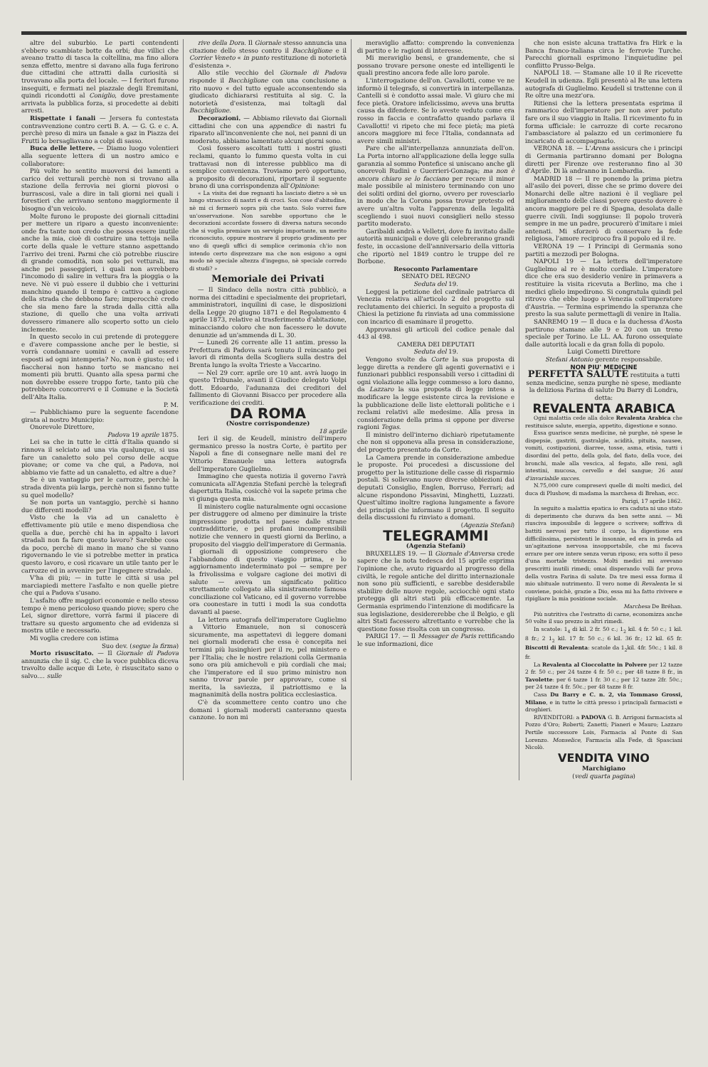altre del suburbio. Le parti contendenti s'ebbero scambiate botte da orbi; due villici che aveano tratto di tasca la coltellina, ma fino allora senza effetto, mentre si davano alla fuga ferirono due cittadini che attratti dalla curiosità si trovavano alla porta del locale. — I feritori furono inseguiti, e fermati nel piazzale degli Eremitani, quindi ricondotti al Coniglio, dove prestamente arrivata la pubblica forza, si procedette ai debiti arresti.
Rispettate i fanali — Jersera fu contestata contravvenzione contro certi B. A. — G. G. e c. A. perchè preso di mira un fanale a gaz in Piazza dei Frutti lo bersagliavano a colpi di sasso.
Buca delle lettere. — Diamo luogo volentieri alla seguente lettera di un nostro amico e collaboratore:
Più volte ho sentito muoversi dei lamenti a carico dei vetturali perchè non si trovano alla stazione della ferrovia nei giorni piovosi o burrascosi, vale a dire in tali giorni nei quali i forestieri che arrivano sentono maggiormente il bisogno d'un veicolo.
Molte furono le proposte dei giornali cittadini per mettere un riparo a questo inconveniente: onde fra tante non credo che possa essere inutile anche la mia, cioè di costruire una tettoja nella corte della quale le vetture stanno aspettando l'arrivo dei treni. Parmi che ciò potrebbe riuscire di grande comodità, non solo pei vetturali, ma anche pei passeggieri, i quali non avrebbero l'incomodo di salire in vettura fra la pioggia o la neve. Nè vi può essere il dubbio che i vetturini manchino quando il tempo è cattivo a cagione della strada che debbono fare; imperocchè credo che sia meno fare la strada dalla città alla stazione, di quello che una volta arrivati dovessero rimanere allo scoperto sotto un cielo inclemente.
In questo secolo in cui pretende di proteggere e d'avere compassione anche per le bestie, si vorrà condannare uomini e cavalli ad essere esposti ad ogni intemperia? No, non è giusto; ed i fiaccherai non hanno torto se mancano nei momenti più brutti. Quanto alla spesa parmi che non dovrebbe essere troppo forte, tanto più che potrebbero concorrervi e il Comune e la Società dell'Alta Italia.
P. M.
— Pubblichiamo pure la seguente facendone girata al nostro Municipio:
Onorevole Direttore,
Padova 19 aprile 1875.
Lei sa che in tutte le città d'Italia quando si rinnova il selciato ad una via qualunque, si usa fare un canaletto solo pel corso delle acque piovane; or come va che qui, a Padova, noi abbiamo vie fatte ad un canaletto, ed altre a due?
Se è un vantaggio per le carrozze, perchè la strada diventa più larga, perchè non si fanno tutte su quel modello?
Se non porta un vantaggio, perchè si hanno due differenti modelli?
Visto che la via ad un canaletto è effettivamente più utile e meno dispendiosa che quella a due, perchè chi ha in appalto i lavori stradali non fa fare questo lavoro? Sarebbe cosa da poco, perchè di mano in mano che si vanno rigovernando le vie si potrebbe metter in pratica questo lavoro, e così ricavare un utile tanto per le carrozze ed in avvenire per l'ingegnere stradale.
V'ha di più; — in tutte le città si usa pel marciapiedi mettere l'asfalto e non quelle pietre che qui a Padova s'usano.
L'asfalto offre maggiori economie e nello stesso tempo è meno pericoloso quando piove; spero che Lei, signor direttore, vorrà farmi il piacere di trattare su questo argomento che ad evidenza si mostra utile e necessario.
Mi voglia credere con istima
Suo dev. (segue la firma)
Morto risuscitato. — Il Giornale di Padova annunzia che il sig. C. che la voce pubblica diceva travolto dalle acque di Lete, è risuscitato sano o salvo.... sulle
rive della Dora. Il Giornale stesso annuncia una citazione dello stesso contro il Bacchiglione e il Corrier Veneto « in punto restituzione di notorietà d'esistenza ».
Allo stile vecchio del Giornale di Padova risponde il Bacchiglione con una conclusione a rito nuovo « del tutto eguale acconsentendo sia giudicato dichiararsi restituita al sig. C. la notorietà d'esistenza, mai toltagli dal Bacchiglione.
Decorazioni. — Abbiamo rilevato dai Giornali cittadini che con una appendice di nastri fu riparato all'inconveniente che noi, nei panni di un moderato, abbiamo lamentato alcuni giorni sono.
Così fossero ascoltati tutti i nostri giusti reclami, quanto lo fummo questa volta in cui trattavasi non di interesse pubblico ma di semplice convenienza. Troviamo però opportuno, a proposito di decorazioni, riportare il seguente brano di una corrispondenza all'Opinione:
« La visita dei due regnanti ha lasciato dietro a sè un lungo strascico di nastri e di croci. Son cose d'abitudine, nè mi ci fermerò sopra più che tanto. Solo vorrei fare un'osservazione. Non sarebbe opportuno che le decorazioni accordate fossero di diversa natura secondo che si voglia premiare un servigio importante, un merito riconosciuto, oppure mostrare il proprio gradimento per uno di quegli uffici di semplice cerimonia ch'io non intendo certo disprezzare ma che non esigono a ogni modo nè speciale altezza d'ingegno, nè speciale corredo di studi? »
Memoriale dei Privati
— Il Sindaco della nostra città pubblicò, a norma dei cittadini e specialmente dei proprietari, amministratori, inquilini di case, le disposizioni della Legge 20 giugno 1871 e del Regolamento 4 aprile 1873, relative al trasferimento d'abitazione, minacciando coloro che non facessero le dovute denunzie ad un'ammenda di L. 30.
— Lunedì 26 corrente alle 11 antim. presso la Prefettura di Padova sarà tenuto il reincanto pei lavori di rimonta della Scogliera sulla destra del Brenta lungo la svolta Trieste a Vaccarino.
— Nel 29 corr. aprile ore 10 ant. avrà luogo in questo Tribunale, avanti il Giudice delegato Volpi dott. Edoardo, l'adunanza dei creditori del fallimento di Giovanni Bisacco per procedere alla verificazione dei crediti.
DA ROMA
(Nostre corrispondenze)
18 aprile
Ieri il sig. de Keudell, ministro dell'impero germanico presso la nostra Corte, è partito per Napoli a fine di consegnare nelle mani del re Vittorio Emanuele una lettera autografa dell'imperatore Guglielmo.
Immagino che questa notizia il governo l'avrà comunicata all'Agenzia Stefani perchè la telegrafi dapertutta Italia, cosicchè voi la sapete prima che vi giunga questa mia.
Il ministero coglie naturalmente ogni occasione per distruggere od almeno per diminuire la triste impressione prodotta nel paese dalle strane contraddittorie, e pei profani incomprensibili notizie che vennero in questi giorni da Berlino, a proposito del viaggio dell'imperatore di Germania. I giornali di opposizione compresero che l'abbandono di questo viaggio prima, e lo aggiornamento indeterminato poi — sempre per la frivolissima e volgare cagione dei motivi di salute — aveva un significato politico strettamente collegato alla sinistramente famosa conciliazione col Vaticano, ed il governo vorrebbe ora coonestare in tutti i modi la sua condotta davanti al paese.
La lettera autografa dell'imperatore Guglielmo a Vittorio Emanuele, non si conoscerà sicuramente, ma aspettatevi di leggere domani nei giornali moderati che essa è concepita nei termini più lusinghieri per il re, pel ministero e per l'Italia; che le nostre relazioni colla Germania sono ora più amichevoli e più cordiali che mai; che l'imperatore ed il suo primo ministro non sanno trovar parole per approvare, come si merita, la saviezza, il patriottismo e la magnanimità della nostra politica ecclesiastica.
C'è da scommettere cento contro uno che domani i giornali moderati canteranno questa canzone. Io non mi
meraviglio affatto: comprendo la convenienza di partito e le ragioni di interesse.
Mi meraviglio bensì, e grandemente, che si possano trovare persone oneste ed intelligenti le quali prestino ancora fede alle loro parole.
L'interrogazione dell'on. Cavallotti, come ve ne informò il telegrafo, si convertirà in interpellanza. Cantelli si è condotto assai male. Vi giuro che mi fece pietà. Oratore infelicissimo, aveva una brutta causa da difendere. Se lo aveste veduto come era rosso in faccia e contrafatto quando parlava il Cavallotti! vi ripeto che mi fece pietà; ma pietà ancora maggiore mi fece l'Italia, condannata ad avere simili ministri.
Pare che all'interpellanza annunziata dell'on. La Porta intorno all'applicazione della legge sulla garanzia al sommo Pontefice si uniscano anche gli onorevoli Rudinì e Guerrieri-Gonzaga; ma non è ancora chiaro se lo facciano per recare il minor male possibile al ministero terminando con uno dei soliti ordini del giorno, ovvero per rovesciarlo in modo che la Corona possa trovar pretesto ed avere un'altra volta l'apparenza della legalità scegliendo i suoi nuovi consiglieri nello stesso partito moderato.
Garibaldi andrà a Velletri, dove fu invitato dalle autorità municipali e dove gli celebreranno grandi feste, in occasione dell'anniversario della vittoria che riportò nel 1849 contro le truppe del re Borbone.
Resoconto Parlamentare
SENATO DEL REGNO
Seduta del 19.
Leggesi la petizione del cardinale patriarca di Venezia relativa all'articolo 2 del progetto sul reclutamento dei chierici. In seguito a proposta di Chiesi la petizione fu rinviata ad una commissione con incarico di esaminare il progetto.
Approvansi gli articoli del codice penale dal 443 al 498.
CAMERA DEI DEPUTATI
Seduta del 19.
Vengono svolte da Corte la sua proposta di legge diretta a rendere gli agenti governativi e i funzionari pubblici responsabili verso i cittadini di ogni violazione alla legge commesso a loro danno, da Lazzaro la sua proposta di legge intesa a modificare la legge esistente circa la revisione e la pubblicazione delle liste elettorali politiche e i reclami relativi alle medesime. Alla presa in considerazione della prima si oppone per diverse ragioni Tegas.
Il ministro dell'interno dichiarò ripetutamente che non si opponeva alla presa in considerazione, del progetto presentato da Corte.
La Camera prende in considerazione ambedue le proposte. Poi procedesi a discussione del progetto per la istituzione delle casse di risparmio postali. Si sollevano nuove diverse obbiezioni dai deputati Consiglio, Englen, Borruso, Ferrari; ad alcune rispondono Pissavini, Minghetti, Luzzati. Quest'ultimo inoltre ragiona lungamente a favore dei principii che informano il progetto. Il seguito della discussioni fu rinviato a domani.
(Agenzia Stefani)
TELEGRAMMI
(Agenzia Stefani)
BRUXELLES 19. — Il Giornale d'Anversa crede sapere che la nota tedesca del 15 aprile esprima l'opinione che, avuto riguardo al progresso della civiltà, le regole antiche del diritto internazionale non sono più sufficienti, e sarebbe desiderabile stabilire delle nuove regole, acciocchè ogni stato protegga gli altri stati più efficacemente. La Germania esprimendo l'intenzione di modificare la sua legislazione, desidererebbe che il Belgio, e gli altri Stati facessero altrettanto e vorrebbe che la questione fosse risolta con un congresso.
PARIGI 17. — Il Messager de Paris rettificando le sue informazioni, dice
che non esiste alcuna trattativa fra Hirk e la Banca franco-italiana circa le ferrovie Turche. Parecchi giornali esprimono l'inquietudine pel conflitto Prusso-Belga.
NAPOLI 18. — Stamane alle 10 il Re ricevette Keudell in udienza. Egli presentò al Re una lettera autografa di Guglielmo. Keudell si trattenne con il Re oltre una mezz'ora.
Ritiensi che la lettera presentata esprima il rammarico dell'imperatore per non aver potuto fare ora il suo viaggio in Italia. Il ricevimento fu in forma ufficiale: le carrozze di corte recarono l'ambasciatore al palazzo ed un cerimoniere fu incaricato di accompagnarlo.
VERONA 18. — L'Arena assicura che i principi di Germania partiranno domani per Bologna diretti per Firenze ove resteranno fino al 30 d'Aprile. Di là andranno in Lombardia.
MADRID 18 — Il re ponendo la prima pietra all'asilo dei poveri, disse che se primo dovere dei Monarchi delle altre nazioni è il vegliare pel miglioramento delle classi povere questo dovere è ancora maggiore pel re di Spagna, desolata dalle guerre civili. Indi soggiunse: Il popolo troverà sempre in me un padre, procurerò d'imitare i miei antenati. Mi sforzerò di conservare la fede religiosa, l'amore reciproco fra il popolo ed il re.
VERONA 19 — I Principi di Germania sono partiti a mezzodì per Bologna.
NAPOLI 19 — La lettera dell'imperatore Guglielmo al re è molto cordiale. L'imperatore dice che era suo desiderio venire in primavera a restituire la visita ricevuta a Berlino, ma che i medici glielo impedirono. Si congratula quindi pel ritrovo che ebbe luogo a Venezia coll'imperatore d'Austria. — Termina esprimendo la speranza che presto la sua salute permettagli di venire in Italia.
SANREMO 19 — Il duca e la duchessa d'Aosta partirono stamane alle 9 e 20 con un treno speciale per Torino. Le LL. AA. furono ossequiate dalle autorità locali e da gran folla di popolo.
Luigi Cometti Direttore
Stefani Antonio gerente responsabile.
NON PIU' MEDICINE
PERFETTA SALUTE restituita a tutti senza medicine, senza purghe nè spese, mediante la deliziosa Farina di salute Du Barry di Londra, detta:
REVALENTA ARABICA
Ogni malattia cede alla dolce Revalenta Arabica che restituisce salute, energia, appetito, digestione e sonno.
Essa guarisce senza medicine, nè purghe, nè spese le dispepsie, gastriti, gastralgie, acidità, pituita, nausee, vomiti, costipazioni, diarree, tosse, asma, etisia, tutti i disordini del petto, della gola, del fiato, della voce, dei bronchi, male alla vescica, al fegato, alle reni, agli intestini, mucosa, cervello e del sangue; 26 anni d'invariabile succes.
N.75,000 cure compresevi quelle di molti medici, del duca di Plushow, di madama la marchesa di Brehan, ecc.
Parigi, 17 aprile 1862.
In seguito a malattia epatica io era caduta ni uno stato di deperimento che durava da ben sette anni. — Mi riusciva impossibile di leggere o scrivere; soffriva di battiti nervosi per tutto il corpo, la digestione era difficilissima, persistenti le insonnie, ed era in preda ad un'agitazione nervosa insopportabile, che mi faceva errare per ore intere senza verun riposo; era sotto il peso d'una mortale tristezza. Molti medici mi avevano prescritti inutili rimedi; omai disperando volli far prova della vostra Farina di salute. Da tre mesi essa forma il mio ubituale nutrimento. Il vero nome di Revalenta le si conviene, poichè, grazie a Dio, essa mi ha fatto rivivere e ripigliare la mia posizione sociale.
Marchesa De Bréhan.
Più nutritiva che l'estratto di carne, economizza anche 50 volte il suo prezzo in altri rimedi.
In scatole: 1<sub>4</sub> di kil. 2 fr. 50 c.; 1<sub>2</sub> kil. 4 fr. 50 c.; 1 kil. 8 fr.; 2 1<sub>2</sub> kil. 17 fr. 50 c.; 6 kil. 36 fr.; 12 kil. 65 fr. Biscotti di Revalenta: scatole da 1<sub>2</sub>kil. 4fr. 50c.; 1 kil. 8 fr.
La Revalenta al Cioccolatte in Polvere per 12 tazze 2 fr. 50 c.; per 24 tazze 4 fr. 50 c.; per 48 tazze 8 fr., in Tavolette: per 6 tazze 1 fr. 30 c.; per 12 tazze 2fr. 50c.; per 24 tazze 4 fr. 50c.; per 48 tazze 8 fr.
Casa Du Barry e C. n. 2, via Tommaso Grossi, Milano, e in tutte le città presso i principali farmacisti e droghieri.
RIVENDITORI: a PADOVA G. B. Arrigoni farmacista al Pozzo d'Oro; Roberti; Zanetti; Pianeri e Mauro; Lazzaro Pertile successore Lois, Farmacia al Ponte di San Lorenzo. Monselice, Farmacia alla Fede, di Spasciani Nicolò.
VENDITA VINO
Marchigiano
(vedi quarta pagina)